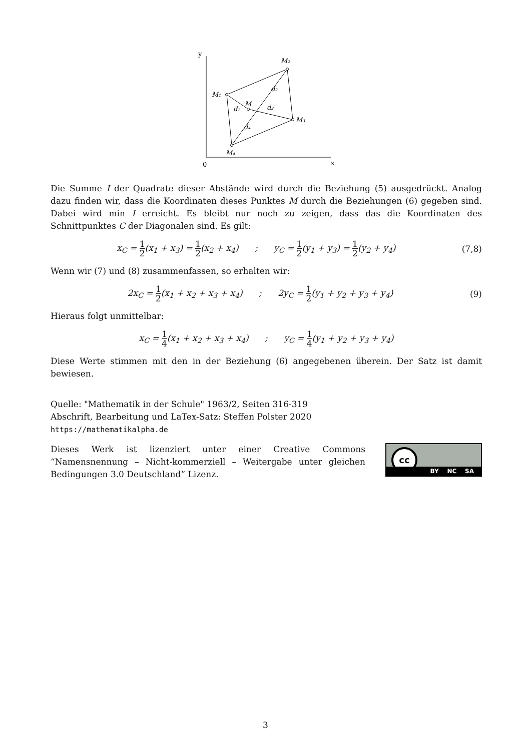y
0
x
M₂
M₁
M
M₃
M₄
d₂
d₁
d₃
d₄
Die Summe I der Quadrate dieser Abstände wird durch die Beziehung (5) ausgedrückt. Analog dazu finden wir, dass die Koordinaten dieses Punktes M durch die Beziehungen (6) gegeben sind. Dabei wird min I erreicht. Es bleibt nur noch zu zeigen, dass das die Koordinaten des Schnittpunktes C der Diagonalen sind. Es gilt:
x<sub>C</sub> = 1 2(x<sub>1</sub> + x<sub>3</sub>) = 1 2(x<sub>2</sub> + x<sub>4</sub>) ; y<sub>C</sub> = 1 2(y<sub>1</sub> + y<sub>3</sub>) = 1 2(y<sub>2</sub> + y<sub>4</sub>)
(7,8)
Wenn wir (7) und (8) zusammenfassen, so erhalten wir:
2x<sub>C</sub> = 1 2(x<sub>1</sub> + x<sub>2</sub> + x<sub>3</sub> + x<sub>4</sub>) ; 2y<sub>C</sub> = 1 2(y<sub>1</sub> + y<sub>2</sub> + y<sub>3</sub> + y<sub>4</sub>)
(9)
Hieraus folgt unmittelbar:
x<sub>C</sub> = 1 4(x<sub>1</sub> + x<sub>2</sub> + x<sub>3</sub> + x<sub>4</sub>) ; y<sub>C</sub> = 1 4(y<sub>1</sub> + y<sub>2</sub> + y<sub>3</sub> + y<sub>4</sub>)
Diese Werte stimmen mit den in der Beziehung (6) angegebenen überein. Der Satz ist damit bewiesen.
Quelle: "Mathematik in der Schule" 1963/2, Seiten 316-319
Abschrift, Bearbeitung und LaTex-Satz: Steffen Polster 2020
https://mathematikalpha.de
Dieses Werk ist lizenziert unter einer Creative Commons “Namensnennung – Nicht-kommerziell – Weitergabe unter gleichen Bedingungen 3.0 Deutschland” Lizenz.
cc
BY NC SA
3